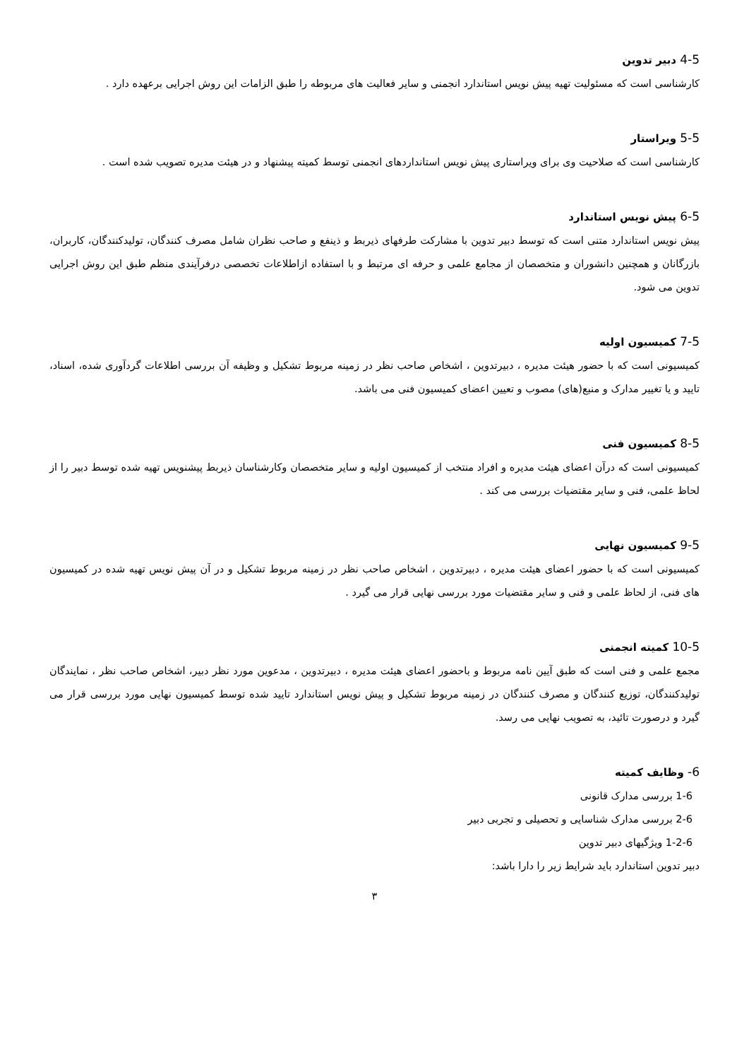4-5 دبیر تدوین
کارشناسی است که مسئولیت تهیه پیش نویس استاندارد انجمنی و سایر فعالیت های مربوطه را طبق الزامات این روش اجرایی برعهده دارد .
5-5 ویراستار
کارشناسی است که صلاحیت وی برای ویراستاری پیش نویس استانداردهای انجمنی توسط کمیته پیشنهاد و در هیئت مدیره تصویب شده است .
6-5 پیش نویس استاندارد
پیش نویس استاندارد متنی است که توسط دبیر تدوین با مشارکت طرفهای ذیربط و ذینفع و صاحب نظران شامل مصرف کنندگان، تولیدکنندگان، کاربران، بازرگانان و همچنین دانشوران و متخصصان از مجامع علمی و حرفه ای مرتبط و با استفاده ازاطلاعات تخصصی درفرآیندی منظم طبق این روش اجرایی تدوین می شود.
7-5 کمیسیون اولیه
کمیسیونی است که با حضور هیئت مدیره ، دبیرتدوین ، اشخاص صاحب نظر در زمینه مربوط تشکیل و وظیفه آن بررسی اطلاعات گردآوری شده، اسناد، تایید و یا تغییر مدارک و منبع(های) مصوب و تعیین اعضای کمیسیون فنی می باشد.
8-5 کمیسیون فنی
کمیسیونی است که درآن اعضای هیئت مدیره و افراد منتخب از کمیسیون اولیه و سایر متخصصان وکارشناسان ذیربط پیشنویس تهیه شده توسط دبیر را از لحاظ علمی، فنی و سایر مقتضیات بررسی می کند .
9-5 کمیسیون نهایی
کمیسیونی است که با حضور اعضای هیئت مدیره ، دبیرتدوین ، اشخاص صاحب نظر در زمینه مربوط تشکیل و در آن پیش نویس تهیه شده در کمیسیون های فنی، از لحاظ علمی و فنی و سایر مقتضیات مورد بررسی نهایی قرار می گیرد .
10-5 کمیته انجمنی
مجمع علمی و فنی است که طبق آیین نامه مربوط و باحضور اعضای هیئت مدیره ، دبیرتدوین ، مدعوین مورد نظر دبیر، اشخاص صاحب نظر ، نمایندگان تولیدکنندگان، توزیع کنندگان و مصرف کنندگان در زمینه مربوط تشکیل و پیش نویس استاندارد تایید شده توسط کمیسیون نهایی مورد بررسی قرار می گیرد و درصورت تائید، به تصویب نهایی می رسد.
6- وظایف کمیته
1-6 بررسی مدارک قانونی
2-6 بررسی مدارک شناسایی و تحصیلی و تجربی دبیر
1-2-6 ویژگیهای دبیر تدوین
دبیر تدوین استاندارد باید شرایط زیر را دارا باشد:
۳